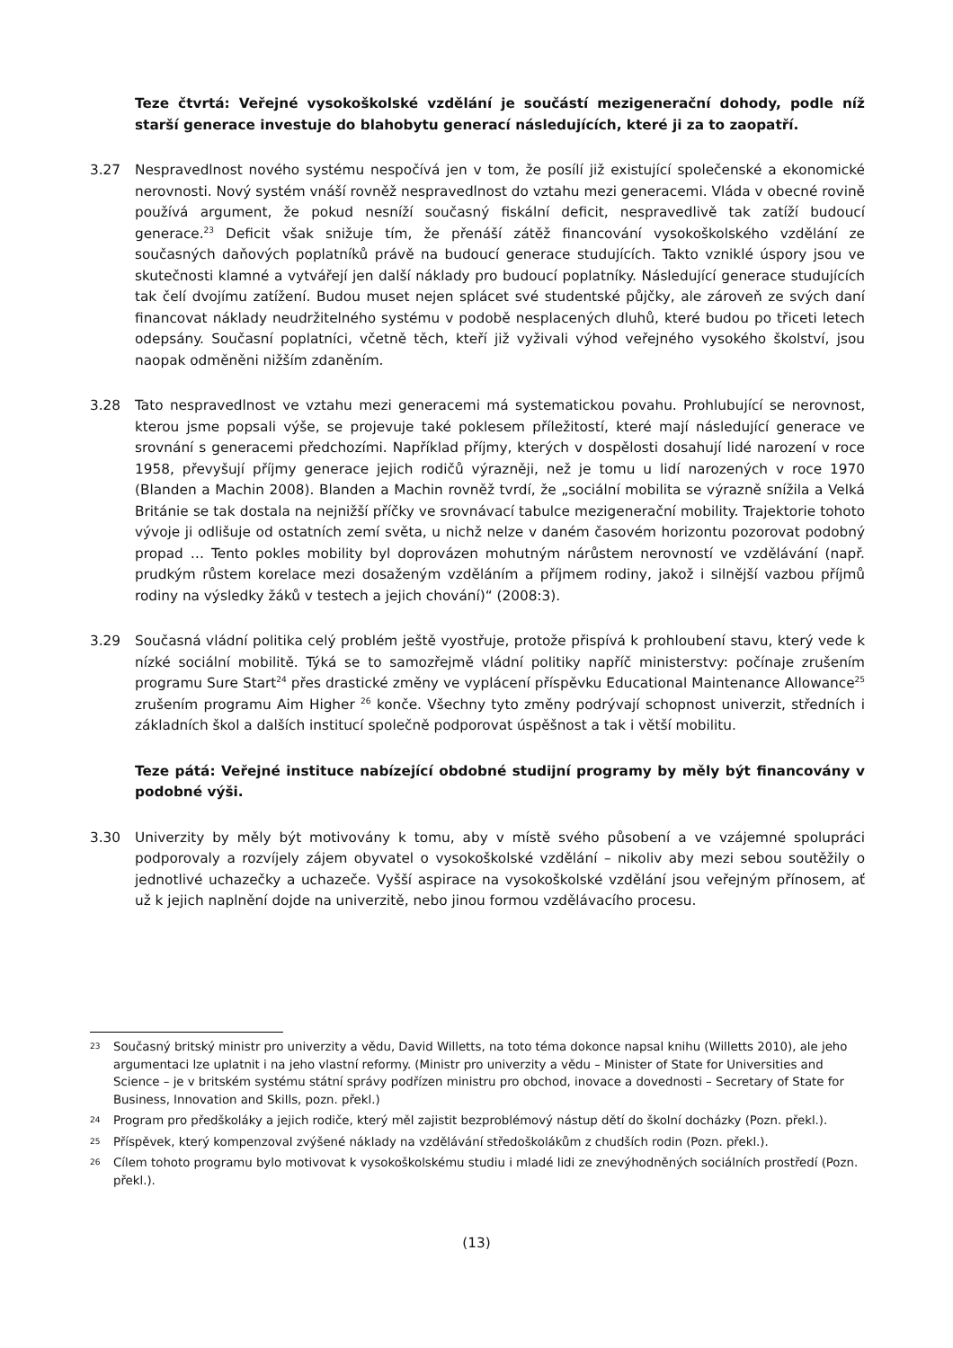Teze čtvrtá: Veřejné vysokoškolské vzdělání je součástí mezigenerační dohody, podle níž starší generace investuje do blahobytu generací následujících, které ji za to zaopatří.
3.27 Nespravedlnost nového systému nespočívá jen v tom, že posílí již existující společenské a ekonomické nerovnosti. Nový systém vnáší rovněž nespravedlnost do vztahu mezi generacemi. Vláda v obecné rovině používá argument, že pokud nesníží současný fiskální deficit, nespravedlivě tak zatíží budoucí generace.<sup>23</sup> Deficit však snižuje tím, že přenáší zátěž financování vysokoškolského vzdělání ze současných daňových poplatníků právě na budoucí generace studujících. Takto vzniklé úspory jsou ve skutečnosti klamné a vytvářejí jen další náklady pro budoucí poplatníky. Následující generace studujících tak čelí dvojímu zatížení. Budou muset nejen splácet své studentské půjčky, ale zároveň ze svých daní financovat náklady neudržitelného systému v podobě nesplacených dluhů, které budou po třiceti letech odepsány. Současní poplatníci, včetně těch, kteří již vyživali výhod veřejného vysokého školství, jsou naopak odměněni nižším zdaněním.
3.28 Tato nespravedlnost ve vztahu mezi generacemi má systematickou povahu. Prohlubující se nerovnost, kterou jsme popsali výše, se projevuje také poklesem příležitostí, které mají následující generace ve srovnání s generacemi předchozími. Například příjmy, kterých v dospělosti dosahují lidé narození v roce 1958, převyšují příjmy generace jejich rodičů výrazněji, než je tomu u lidí narozených v roce 1970 (Blanden a Machin 2008). Blanden a Machin rovněž tvrdí, že „sociální mobilita se výrazně snížila a Velká Británie se tak dostala na nejnižší příčky ve srovnávací tabulce mezigenerační mobility. Trajektorie tohoto vývoje ji odlišuje od ostatních zemí světa, u nichž nelze v daném časovém horizontu pozorovat podobný propad … Tento pokles mobility byl doprovázen mohutným nárůstem nerovností ve vzdělávání (např. prudkým růstem korelace mezi dosaženým vzděláním a příjmem rodiny, jakož i silnější vazbou příjmů rodiny na výsledky žáků v testech a jejich chování)“ (2008:3).
3.29 Současná vládní politika celý problém ještě vyostřuje, protože přispívá k prohloubení stavu, který vede k nízké sociální mobilitě. Týká se to samozřejmě vládní politiky napříč ministerstvy: počínaje zrušením programu Sure Start<sup>24</sup> přes drastické změny ve vyplácení příspěvku Educational Maintenance Allowance<sup>25</sup> zrušením programu Aim Higher <sup>26</sup> konče. Všechny tyto změny podrývají schopnost univerzit, středních i základních škol a dalších institucí společně podporovat úspěšnost a tak i větší mobilitu.
Teze pátá: Veřejné instituce nabízející obdobné studijní programy by měly být financovány v podobné výši.
3.30 Univerzity by měly být motivovány k tomu, aby v místě svého působení a ve vzájemné spolupráci podporovaly a rozvíjely zájem obyvatel o vysokoškolské vzdělání – nikoliv aby mezi sebou soutěžily o jednotlivé uchazečky a uchazeče. Vyšší aspirace na vysokoškolské vzdělání jsou veřejným přínosem, ať už k jejich naplnění dojde na univerzitě, nebo jinou formou vzdělávacího procesu.
23
Současný britský ministr pro univerzity a vědu, David Willetts, na toto téma dokonce napsal knihu (Willetts 2010), ale jeho argumentaci lze uplatnit i na jeho vlastní reformy. (Ministr pro univerzity a vědu – Minister of State for Universities and Science – je v britském systému státní správy podřízen ministru pro obchod, inovace a dovednosti – Secretary of State for Business, Innovation and Skills, pozn. překl.)
24
Program pro předškoláky a jejich rodiče, který měl zajistit bezproblémový nástup dětí do školní docházky (Pozn. překl.).
25
Příspěvek, který kompenzoval zvýšené náklady na vzdělávání středoškolákům z chudších rodin (Pozn. překl.).
26
Cílem tohoto programu bylo motivovat k vysokoškolskému studiu i mladé lidi ze znevýhodněných sociálních prostředí (Pozn. překl.).
(13)